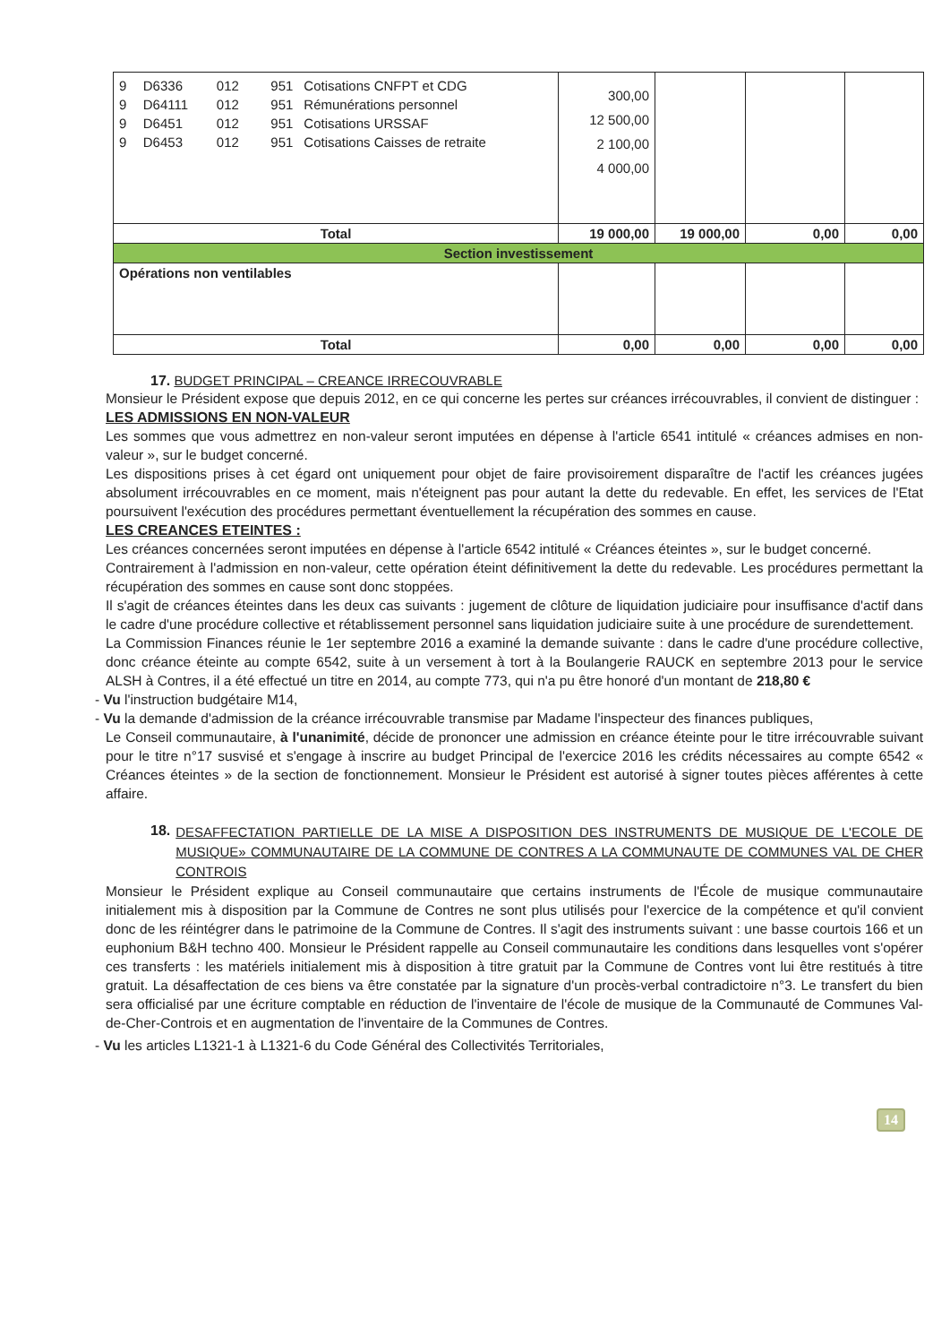| / 9 / D6336 / 012 / 951 / Cotisations CNFPT et CDG / / 9 / D64111 / 012 / 951 / Rémunérations personnel / / 9 / D6451 / 012 / 951 / Cotisations URSSAF / / 9 / D6453 / 012 / 951 / Cotisations Caisses de retraite / | 300,00 12 500,00 2 100,00 4 000,00 | | | |
| Total | 19 000,00 | 19 000,00 | 0,00 | 0,00 |
| Section investissement | | | | |
| Opérations non ventilables | | | | |
| Total | 0,00 | 0,00 | 0,00 | 0,00 |
17. BUDGET PRINCIPAL – CREANCE IRRECOUVRABLE
Monsieur le Président expose que depuis 2012, en ce qui concerne les pertes sur créances irrécouvrables, il convient de distinguer :
LES ADMISSIONS EN NON-VALEUR
Les sommes que vous admettrez en non-valeur seront imputées en dépense à l'article 6541 intitulé « créances admises en non-valeur », sur le budget concerné.
Les dispositions prises à cet égard ont uniquement pour objet de faire provisoirement disparaître de l'actif les créances jugées absolument irrécouvrables en ce moment, mais n'éteignent pas pour autant la dette du redevable. En effet, les services de l'Etat poursuivent l'exécution des procédures permettant éventuellement la récupération des sommes en cause.
LES CREANCES ETEINTES :
Les créances concernées seront imputées en dépense à l'article 6542 intitulé « Créances éteintes », sur le budget concerné.
Contrairement à l'admission en non-valeur, cette opération éteint définitivement la dette du redevable. Les procédures permettant la récupération des sommes en cause sont donc stoppées.
Il s'agit de créances éteintes dans les deux cas suivants : jugement de clôture de liquidation judiciaire pour insuffisance d'actif dans le cadre d'une procédure collective et rétablissement personnel sans liquidation judiciaire suite à une procédure de surendettement.
La Commission Finances réunie le 1er septembre 2016 a examiné la demande suivante : dans le cadre d'une procédure collective, donc créance éteinte au compte 6542, suite à un versement à tort à la Boulangerie RAUCK en septembre 2013 pour le service ALSH à Contres, il a été effectué un titre en 2014, au compte 773, qui n'a pu être honoré d'un montant de 218,80 €
- Vu l'instruction budgétaire M14,
- Vu la demande d'admission de la créance irrécouvrable transmise par Madame l'inspecteur des finances publiques,
Le Conseil communautaire, à l'unanimité, décide de prononcer une admission en créance éteinte pour le titre irrécouvrable suivant pour le titre n°17 susvisé et s'engage à inscrire au budget Principal de l'exercice 2016 les crédits nécessaires au compte 6542 « Créances éteintes » de la section de fonctionnement. Monsieur le Président est autorisé à signer toutes pièces afférentes à cette affaire.
18. DESAFFECTATION PARTIELLE DE LA MISE A DISPOSITION DES INSTRUMENTS DE MUSIQUE DE L'ECOLE DE MUSIQUE» COMMUNAUTAIRE DE LA COMMUNE DE CONTRES A LA COMMUNAUTE DE COMMUNES VAL DE CHER CONTROIS
Monsieur le Président explique au Conseil communautaire que certains instruments de l'École de musique communautaire initialement mis à disposition par la Commune de Contres ne sont plus utilisés pour l'exercice de la compétence et qu'il convient donc de les réintégrer dans le patrimoine de la Commune de Contres. Il s'agit des instruments suivant : une basse courtois 166 et un euphonium B&H techno 400. Monsieur le Président rappelle au Conseil communautaire les conditions dans lesquelles vont s'opérer ces transferts : les matériels initialement mis à disposition à titre gratuit par la Commune de Contres vont lui être restitués à titre gratuit. La désaffectation de ces biens va être constatée par la signature d'un procès-verbal contradictoire n°3. Le transfert du bien sera officialisé par une écriture comptable en réduction de l'inventaire de l'école de musique de la Communauté de Communes Val-de-Cher-Controis et en augmentation de l'inventaire de la Communes de Contres.
- Vu les articles L1321-1 à L1321-6 du Code Général des Collectivités Territoriales,
14